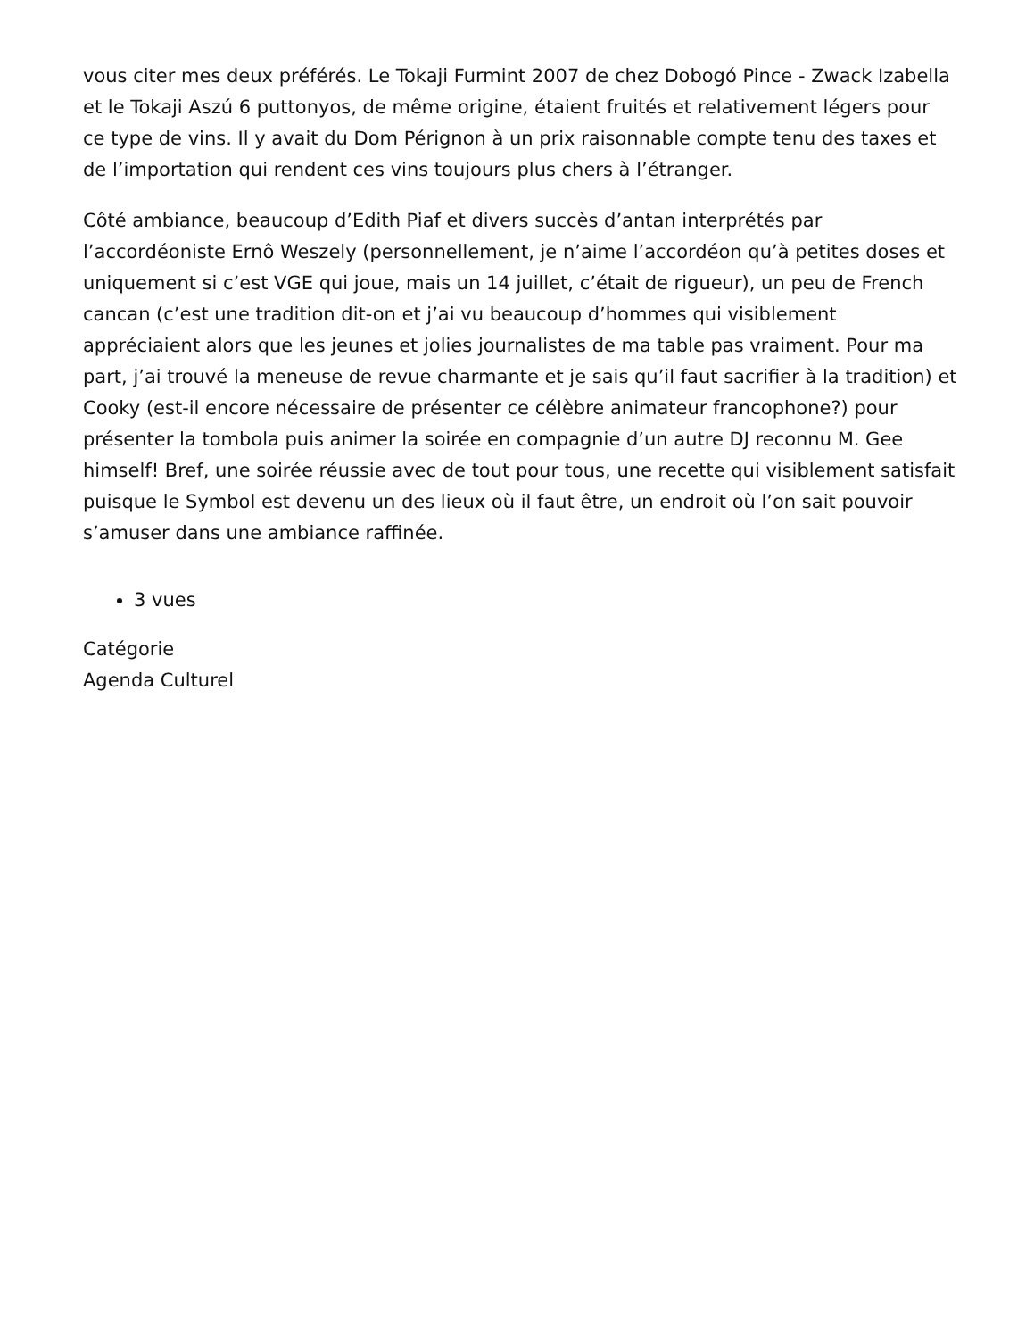vous citer mes deux préférés. Le Tokaji Furmint 2007 de chez Dobogó Pince - Zwack Izabella et le Tokaji Aszú 6 puttonyos, de même origine, étaient fruités et relativement légers pour ce type de vins. Il y avait du Dom Pérignon à un prix raisonnable compte tenu des taxes et de l’importation qui rendent ces vins toujours plus chers à l’étranger.
Côté ambiance, beaucoup d’Edith Piaf et divers succès d’antan interprétés par l’accordéoniste Ernô Weszely (personnellement, je n’aime l’accordéon qu’à petites doses et uniquement si c’est VGE qui joue, mais un 14 juillet, c’était de rigueur), un peu de French cancan (c’est une tradition dit-on et j’ai vu beaucoup d’hommes qui visiblement appréciaient alors que les jeunes et jolies journalistes de ma table pas vraiment. Pour ma part, j’ai trouvé la meneuse de revue charmante et je sais qu’il faut sacrifier à la tradition) et Cooky (est-il encore nécessaire de présenter ce célèbre animateur francophone?) pour présenter la tombola puis animer la soirée en compagnie d’un autre DJ reconnu M. Gee himself! Bref, une soirée réussie avec de tout pour tous, une recette qui visiblement satisfait puisque le Symbol est devenu un des lieux où il faut être, un endroit où l’on sait pouvoir s’amuser dans une ambiance raffinée.
3 vues
Catégorie
Agenda Culturel